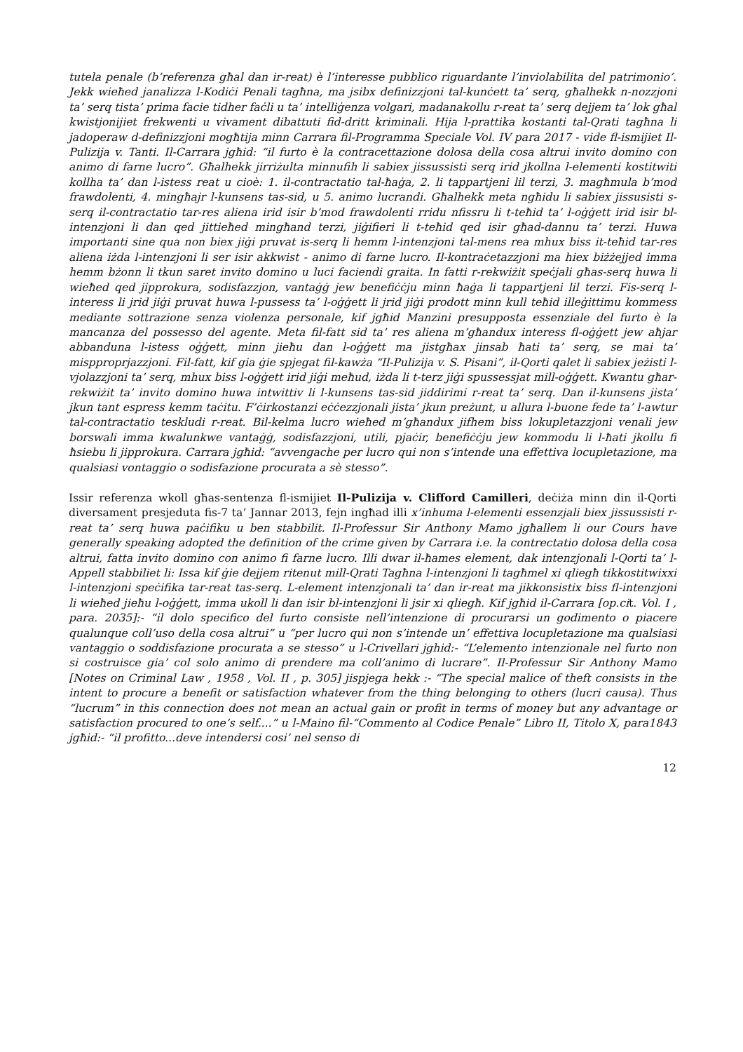tutela penale (b’referenza għal dan ir-reat) è l’interesse pubblico riguardante l’inviolabilita del patrimonio’. Jekk wieħed janalizza l-Kodiċi Penali tagħna, ma jsibx definizzjoni tal-kunċett ta’ serq, għalhekk n-nozzjoni ta’ serq tista’ prima facie tidher faċli u ta’ intelliġenza volgari, madanakollu r-reat ta’ serq dejjem ta’ lok għal kwistjonijiet frekwenti u vivament dibattuti fid-dritt kriminali. Hija l-prattika kostanti tal-Qrati tagħna li jadoperaw d-definizzjoni mogħtija minn Carrara fil-Programma Speciale Vol. IV para 2017 - vide fl-ismijiet Il-Pulizija v. Tanti. Il-Carrara jgħid: “il furto è la contracettazione dolosa della cosa altrui invito domino con animo di farne lucro”. Għalhekk jirriżulta minnufih li sabiex jissussisti serq irid jkollna l-elementi kostitwiti kollha ta’ dan l-istess reat u cioè: 1. il-contractatio tal-ħaġa, 2. li tappartjeni lil terzi, 3. magħmula b’mod frawdolenti, 4. mingħajr l-kunsens tas-sid, u 5. animo lucrandi. Għalhekk meta ngħidu li sabiex jissusisti s-serq il-contractatio tar-res aliena irid isir b’mod frawdolenti rridu nfissru li t-teħid ta’ l-oġġett irid isir bl-intenzjoni li dan qed jittieħed mingħand terzi, jiġifieri li t-teħid qed isir għad-dannu ta’ terzi. Huwa importanti sine qua non biex jiġi pruvat is-serq li hemm l-intenzjoni tal-mens rea mhux biss it-teħid tar-res aliena iżda l-intenzjoni li ser isir akkwist - animo di farne lucro. Il-kontraċetazzjoni ma hiex biżżejjed imma hemm bżonn li tkun saret invito domino u luci faciendi graita. In fatti r-rekwiżit speċjali għas-serq huwa li wieħed qed jipprokura, sodisfazzjon, vantaġġ jew benefiċċju minn ħaġa li tappartjeni lil terzi. Fis-serq l-interess li jrid jiġi pruvat huwa l-pussess ta’ l-oġġett li jrid jiġi prodott minn kull teħid illeġittimu kommess mediante sottrazione senza violenza personale, kif jgħid Manzini presupposta essenziale del furto è la mancanza del possesso del agente. Meta fil-fatt sid ta’ res aliena m’għandux interess fl-oġġett jew aħjar abbanduna l-istess oġġett, minn jieħu dan l-oġġett ma jistgħax jinsab ħati ta’ serq, se mai ta’ mispproprjazzjoni. Fil-fatt, kif gia ġie spjegat fil-kawża “Il-Pulizija v. S. Pisani”, il-Qorti qalet li sabiex jeżisti l-vjolazzjoni ta’ serq, mhux biss l-oġġett irid jiġi meħud, iżda li t-terz jiġi spussessjat mill-oġġett. Kwantu għar-rekwiżit ta’ invito domino huwa intwittiv li l-kunsens tas-sid jiddirimi r-reat ta’ serq. Dan il-kunsens jista’ jkun tant espress kemm taċitu. F’ċirkostanzi eċċezzjonali jista’ jkun preżunt, u allura l-buone fede ta’ l-awtur tal-contractatio teskludi r-reat. Bil-kelma lucro wieħed m’għandux jifhem biss lokupletazzjoni venali jew borswali imma kwalunkwe vantaġġ, sodisfazzjoni, utili, pjaċir, benefiċċju jew kommodu li l-ħati jkollu fi ħsiebu li jipprokura. Carrara jgħid: “avvengache per lucro qui non s’intende una effettiva locupletazione, ma qualsiasi vontaggio o sodisfazione procurata a sè stesso”.
Issir referenza wkoll għas-sentenza fl-ismijiet Il-Pulizija v. Clifford Camilleri, deċiża minn din il-Qorti diversament presjeduta fis-7 ta’ Jannar 2013, fejn ingħad illi x’inhuma l-elementi essenzjali biex jissussisti r-reat ta’ serq huwa paċifiku u ben stabbilit. Il-Professur Sir Anthony Mamo jgħallem li our Cours have generally speaking adopted the definition of the crime given by Carrara i.e. la contrectatio dolosa della cosa altrui, fatta invito domino con animo fi farne lucro. Illi dwar il-ħames element, dak intenzjonali l-Qorti ta’ l-Appell stabbiliet li: Issa kif ġie dejjem ritenut mill-Qrati Tagħna l-intenzjoni li tagħmel xi qliegħ tikkostitwixxi l-intenzjoni speċifika tar-reat tas-serq. L-element intenzjonali ta’ dan ir-reat ma jikkonsistix biss fl-intenzjoni li wieħed jieħu l-oġġett, imma ukoll li dan isir bl-intenzjoni li jsir xi qliegħ. Kif jgħid il-Carrara [op.cit. Vol. I , para. 2035]:- “il dolo specifico del furto consiste nell’intenzione di procurarsi un godimento o piacere qualunque coll’uso della cosa altrui” u “per lucro qui non s’intende un’ effettiva locupletazione ma qualsiasi vantaggio o soddisfazione procurata a se stesso” u l-Crivellari jghid:- “L’elemento intenzionale nel furto non si costruisce gia’ col solo animo di prendere ma coll’animo di lucrare”. Il-Professur Sir Anthony Mamo [Notes on Criminal Law , 1958 , Vol. II , p. 305] jispjega hekk :- “The special malice of theft consists in the intent to procure a benefit or satisfaction whatever from the thing belonging to others (lucri causa). Thus “lucrum” in this connection does not mean an actual gain or profit in terms of money but any advantage or satisfaction procured to one’s self....” u l-Maino fil-“Commento al Codice Penale” Libro II, Titolo X, para1843 jgħid:- “il profitto...deve intendersi cosi’ nel senso di
12